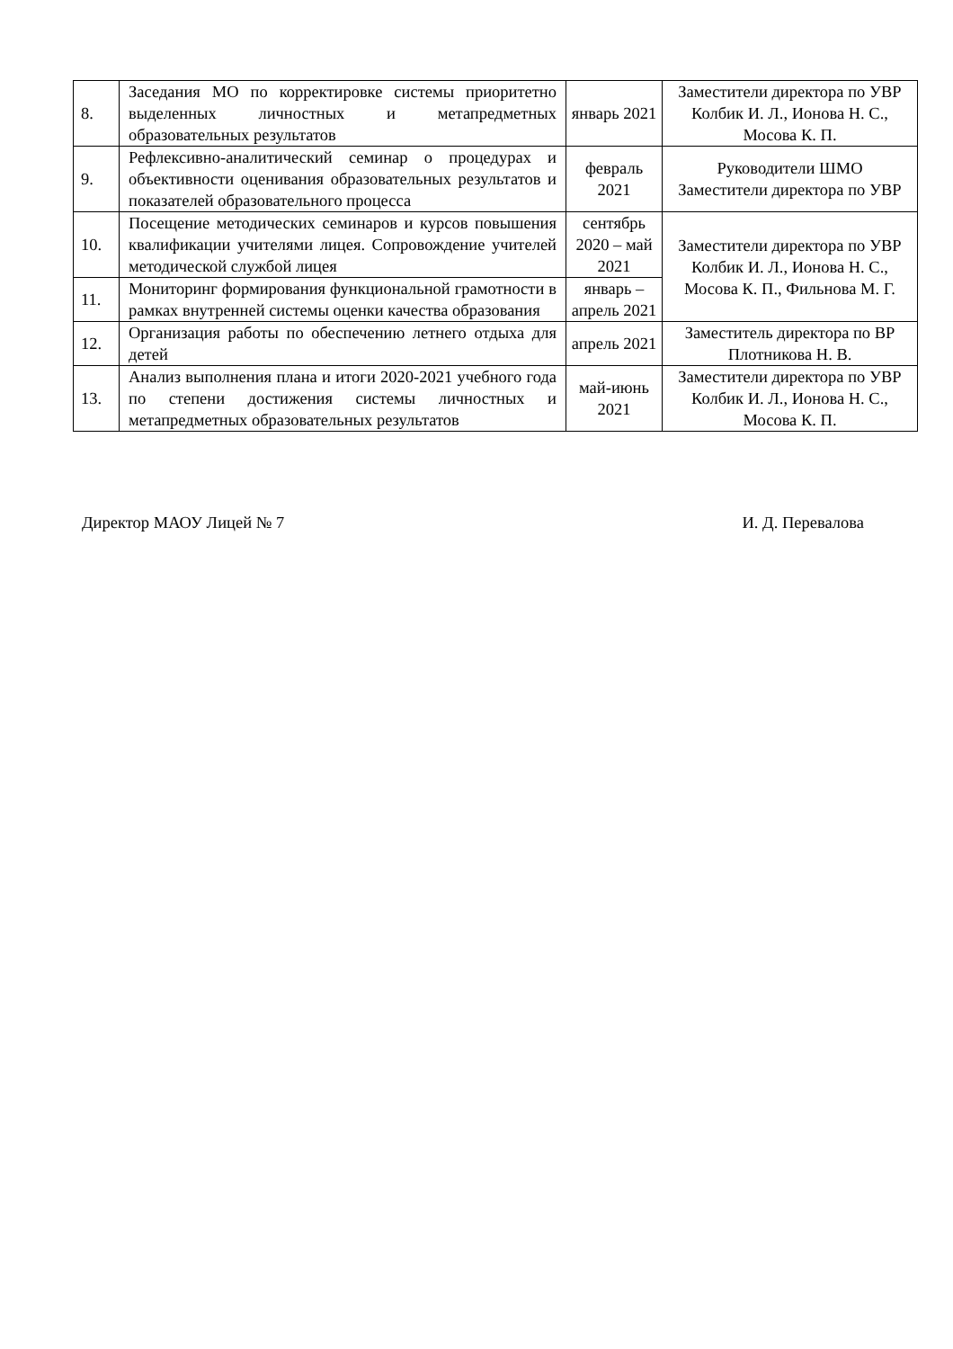| 8. | Заседания МО по корректировке системы приоритетно выделенных личностных и метапредметных образовательных результатов | январь 2021 | Заместители директора по УВР Колбик И. Л., Ионова Н. С., Мосова К. П. |
| 9. | Рефлексивно-аналитический семинар о процедурах и объективности оценивания образовательных результатов и показателей образовательного процесса | февраль 2021 | Руководители ШМО Заместители директора по УВР |
| 10. | Посещение методических семинаров и курсов повышения квалификации учителями лицея. Сопровождение учителей методической службой лицея | сентябрь 2020 – май 2021 | Заместители директора по УВР Колбик И. Л., Ионова Н. С., Мосова К. П., Фильнова М. Г. |
| 11. | Мониторинг формирования функциональной грамотности в рамках внутренней системы оценки качества образования | январь – апрель 2021 | |
| 12. | Организация работы по обеспечению летнего отдыха для детей | апрель 2021 | Заместитель директора по ВР Плотникова Н. В. |
| 13. | Анализ выполнения плана и итоги 2020-2021 учебного года по степени достижения системы личностных и метапредметных образовательных результатов | май-июнь 2021 | Заместители директора по УВР Колбик И. Л., Ионова Н. С., Мосова К. П. |
Директор МАОУ Лицей № 7 И. Д. Перевалова